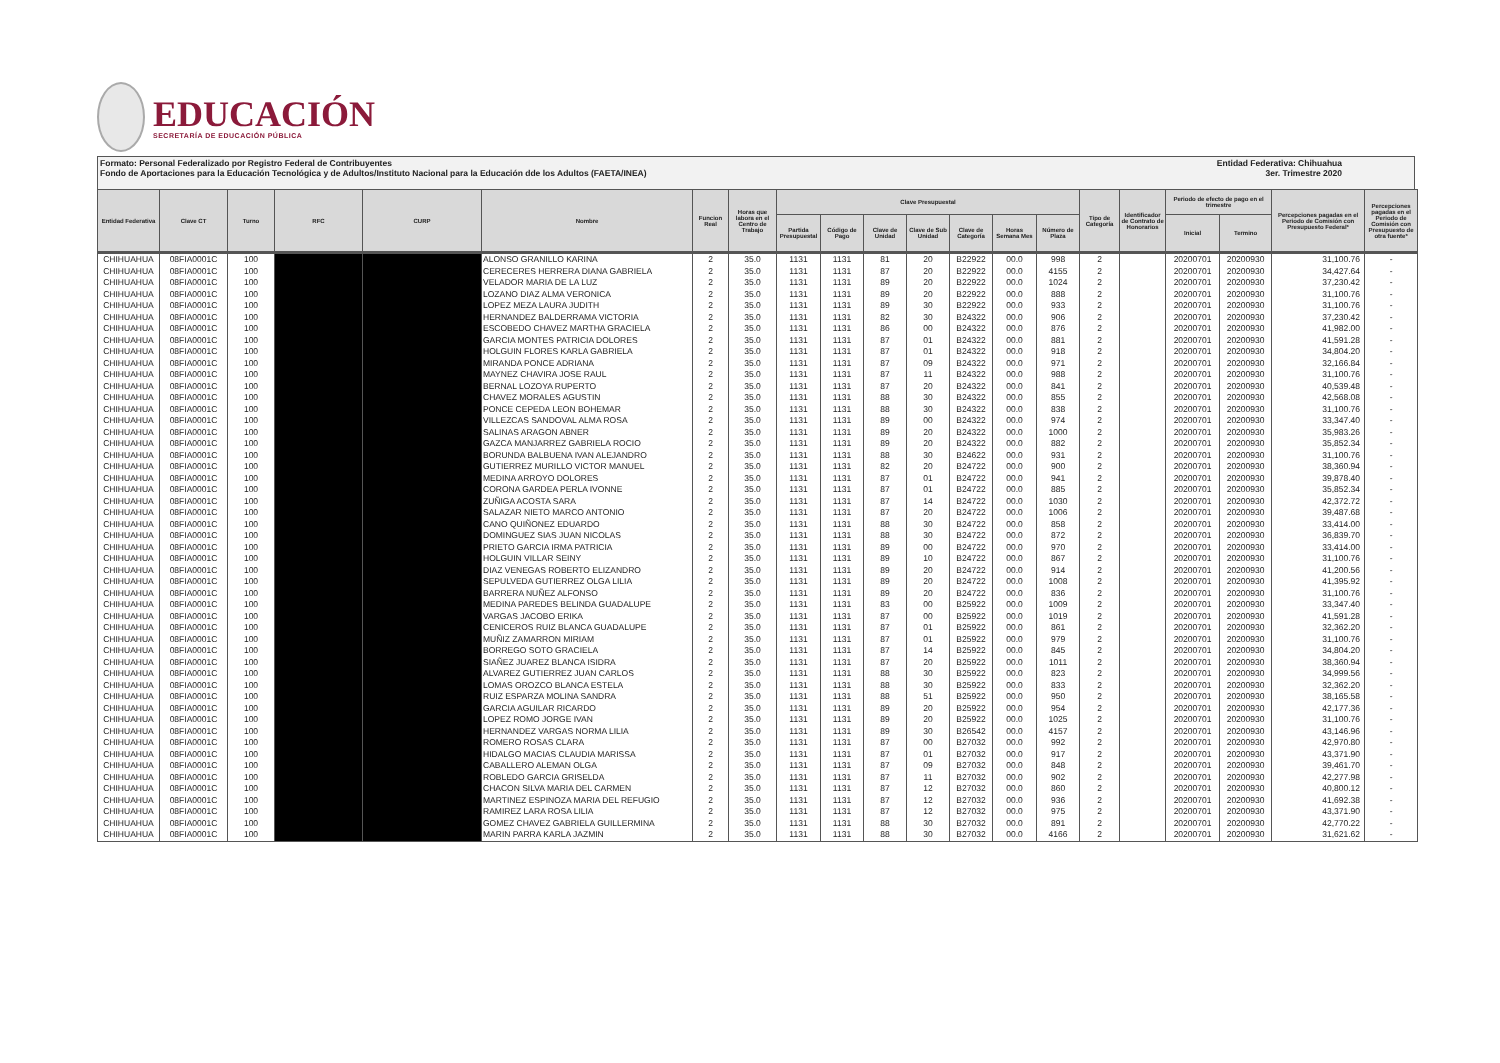EDUCACIÓN
SECRETARÍA DE EDUCACIÓN PÚBLICA
Formato: Personal Federalizado por Registro Federal de Contribuyentes
Fondo de Aportaciones para la Educación Tecnológica y de Adultos/Instituto Nacional para la Educación dde los Adultos (FAETA/INEA)
Entidad Federativa: Chihuahua
3er. Trimestre 2020
| Entidad Federativa | Clave CT | Turno | RFC | CURP | Nombre | Funcion Real | Horas que labora en el Centro de Trabajo | Clave Presupuestal | | | | | | | Tipo de Categoría | Identificador de Contrato de Honorarios | Periodo de efecto de pago en el trimestre | | Percepciones pagadas en el Periodo de Comisión con Presupuesto Federal* | Percepciones pagadas en el Periodo de Comisión con Presupuesto de otra fuente* |
| --- | --- | --- | --- | --- | --- | --- | --- | --- | --- | --- | --- | --- | --- | --- | --- | --- | --- | --- | --- | --- |
| | | | | | | | | Partida Presupuestal | Código de Pago | Clave de Unidad | Clave de Sub Unidad | Clave de Categoría | Horas Semana Mes | Número de Plaza | | | Inicial | Termino | | |
| CHIHUAHUA | 08FIA0001C | 100 | | | ALONSO GRANILLO KARINA | 2 | 35.0 | 1131 | 1131 | 81 | 20 | B22922 | 00.0 | 998 | 2 | | 20200701 | 20200930 | 31,100.76 | - |
| CHIHUAHUA | 08FIA0001C | 100 | | | CERECERES HERRERA DIANA GABRIELA | 2 | 35.0 | 1131 | 1131 | 87 | 20 | B22922 | 00.0 | 4155 | 2 | | 20200701 | 20200930 | 34,427.64 | - |
| CHIHUAHUA | 08FIA0001C | 100 | | | VELADOR MARIA DE LA LUZ | 2 | 35.0 | 1131 | 1131 | 89 | 20 | B22922 | 00.0 | 1024 | 2 | | 20200701 | 20200930 | 37,230.42 | - |
| CHIHUAHUA | 08FIA0001C | 100 | | | LOZANO DIAZ ALMA VERONICA | 2 | 35.0 | 1131 | 1131 | 89 | 20 | B22922 | 00.0 | 888 | 2 | | 20200701 | 20200930 | 31,100.76 | - |
| CHIHUAHUA | 08FIA0001C | 100 | | | LOPEZ MEZA LAURA JUDITH | 2 | 35.0 | 1131 | 1131 | 89 | 30 | B22922 | 00.0 | 933 | 2 | | 20200701 | 20200930 | 31,100.76 | - |
| CHIHUAHUA | 08FIA0001C | 100 | | | HERNANDEZ BALDERRAMA VICTORIA | 2 | 35.0 | 1131 | 1131 | 82 | 30 | B24322 | 00.0 | 906 | 2 | | 20200701 | 20200930 | 37,230.42 | - |
| CHIHUAHUA | 08FIA0001C | 100 | | | ESCOBEDO CHAVEZ MARTHA GRACIELA | 2 | 35.0 | 1131 | 1131 | 86 | 00 | B24322 | 00.0 | 876 | 2 | | 20200701 | 20200930 | 41,982.00 | - |
| CHIHUAHUA | 08FIA0001C | 100 | | | GARCIA MONTES PATRICIA DOLORES | 2 | 35.0 | 1131 | 1131 | 87 | 01 | B24322 | 00.0 | 881 | 2 | | 20200701 | 20200930 | 41,591.28 | - |
| CHIHUAHUA | 08FIA0001C | 100 | | | HOLGUIN FLORES KARLA GABRIELA | 2 | 35.0 | 1131 | 1131 | 87 | 01 | B24322 | 00.0 | 918 | 2 | | 20200701 | 20200930 | 34,804.20 | - |
| CHIHUAHUA | 08FIA0001C | 100 | | | MIRANDA PONCE ADRIANA | 2 | 35.0 | 1131 | 1131 | 87 | 09 | B24322 | 00.0 | 971 | 2 | | 20200701 | 20200930 | 32,166.84 | - |
| CHIHUAHUA | 08FIA0001C | 100 | | | MAYNEZ CHAVIRA JOSE RAUL | 2 | 35.0 | 1131 | 1131 | 87 | 11 | B24322 | 00.0 | 988 | 2 | | 20200701 | 20200930 | 31,100.76 | - |
| CHIHUAHUA | 08FIA0001C | 100 | | | BERNAL LOZOYA RUPERTO | 2 | 35.0 | 1131 | 1131 | 87 | 20 | B24322 | 00.0 | 841 | 2 | | 20200701 | 20200930 | 40,539.48 | - |
| CHIHUAHUA | 08FIA0001C | 100 | | | CHAVEZ MORALES AGUSTIN | 2 | 35.0 | 1131 | 1131 | 88 | 30 | B24322 | 00.0 | 855 | 2 | | 20200701 | 20200930 | 42,568.08 | - |
| CHIHUAHUA | 08FIA0001C | 100 | | | PONCE CEPEDA LEON BOHEMAR | 2 | 35.0 | 1131 | 1131 | 88 | 30 | B24322 | 00.0 | 838 | 2 | | 20200701 | 20200930 | 31,100.76 | - |
| CHIHUAHUA | 08FIA0001C | 100 | | | VILLEZCAS SANDOVAL ALMA ROSA | 2 | 35.0 | 1131 | 1131 | 89 | 00 | B24322 | 00.0 | 974 | 2 | | 20200701 | 20200930 | 33,347.40 | - |
| CHIHUAHUA | 08FIA0001C | 100 | | | SALINAS ARAGON ABNER | 2 | 35.0 | 1131 | 1131 | 89 | 20 | B24322 | 00.0 | 1000 | 2 | | 20200701 | 20200930 | 35,983.26 | - |
| CHIHUAHUA | 08FIA0001C | 100 | | | GAZCA MANJARREZ GABRIELA ROCIO | 2 | 35.0 | 1131 | 1131 | 89 | 20 | B24322 | 00.0 | 882 | 2 | | 20200701 | 20200930 | 35,852.34 | - |
| CHIHUAHUA | 08FIA0001C | 100 | | | BORUNDA BALBUENA IVAN ALEJANDRO | 2 | 35.0 | 1131 | 1131 | 88 | 30 | B24622 | 00.0 | 931 | 2 | | 20200701 | 20200930 | 31,100.76 | - |
| CHIHUAHUA | 08FIA0001C | 100 | | | GUTIERREZ MURILLO VICTOR MANUEL | 2 | 35.0 | 1131 | 1131 | 82 | 20 | B24722 | 00.0 | 900 | 2 | | 20200701 | 20200930 | 38,360.94 | - |
| CHIHUAHUA | 08FIA0001C | 100 | | | MEDINA ARROYO DOLORES | 2 | 35.0 | 1131 | 1131 | 87 | 01 | B24722 | 00.0 | 941 | 2 | | 20200701 | 20200930 | 39,878.40 | - |
| CHIHUAHUA | 08FIA0001C | 100 | | | CORONA GARDEA PERLA IVONNE | 2 | 35.0 | 1131 | 1131 | 87 | 01 | B24722 | 00.0 | 885 | 2 | | 20200701 | 20200930 | 35,852.34 | - |
| CHIHUAHUA | 08FIA0001C | 100 | | | ZUÑIGA ACOSTA SARA | 2 | 35.0 | 1131 | 1131 | 87 | 14 | B24722 | 00.0 | 1030 | 2 | | 20200701 | 20200930 | 42,372.72 | - |
| CHIHUAHUA | 08FIA0001C | 100 | | | SALAZAR NIETO MARCO ANTONIO | 2 | 35.0 | 1131 | 1131 | 87 | 20 | B24722 | 00.0 | 1006 | 2 | | 20200701 | 20200930 | 39,487.68 | - |
| CHIHUAHUA | 08FIA0001C | 100 | | | CANO QUIÑONEZ EDUARDO | 2 | 35.0 | 1131 | 1131 | 88 | 30 | B24722 | 00.0 | 858 | 2 | | 20200701 | 20200930 | 33,414.00 | - |
| CHIHUAHUA | 08FIA0001C | 100 | | | DOMINGUEZ SIAS JUAN NICOLAS | 2 | 35.0 | 1131 | 1131 | 88 | 30 | B24722 | 00.0 | 872 | 2 | | 20200701 | 20200930 | 36,839.70 | - |
| CHIHUAHUA | 08FIA0001C | 100 | | | PRIETO GARCIA IRMA PATRICIA | 2 | 35.0 | 1131 | 1131 | 89 | 00 | B24722 | 00.0 | 970 | 2 | | 20200701 | 20200930 | 33,414.00 | - |
| CHIHUAHUA | 08FIA0001C | 100 | | | HOLGUIN VILLAR SEINY | 2 | 35.0 | 1131 | 1131 | 89 | 10 | B24722 | 00.0 | 867 | 2 | | 20200701 | 20200930 | 31,100.76 | - |
| CHIHUAHUA | 08FIA0001C | 100 | | | DIAZ VENEGAS ROBERTO ELIZANDRO | 2 | 35.0 | 1131 | 1131 | 89 | 20 | B24722 | 00.0 | 914 | 2 | | 20200701 | 20200930 | 41,200.56 | - |
| CHIHUAHUA | 08FIA0001C | 100 | | | SEPULVEDA GUTIERREZ OLGA LILIA | 2 | 35.0 | 1131 | 1131 | 89 | 20 | B24722 | 00.0 | 1008 | 2 | | 20200701 | 20200930 | 41,395.92 | - |
| CHIHUAHUA | 08FIA0001C | 100 | | | BARRERA NUÑEZ ALFONSO | 2 | 35.0 | 1131 | 1131 | 89 | 20 | B24722 | 00.0 | 836 | 2 | | 20200701 | 20200930 | 31,100.76 | - |
| CHIHUAHUA | 08FIA0001C | 100 | | | MEDINA PAREDES BELINDA GUADALUPE | 2 | 35.0 | 1131 | 1131 | 83 | 00 | B25922 | 00.0 | 1009 | 2 | | 20200701 | 20200930 | 33,347.40 | - |
| CHIHUAHUA | 08FIA0001C | 100 | | | VARGAS JACOBO ERIKA | 2 | 35.0 | 1131 | 1131 | 87 | 00 | B25922 | 00.0 | 1019 | 2 | | 20200701 | 20200930 | 41,591.28 | - |
| CHIHUAHUA | 08FIA0001C | 100 | | | CENICEROS RUIZ BLANCA GUADALUPE | 2 | 35.0 | 1131 | 1131 | 87 | 01 | B25922 | 00.0 | 861 | 2 | | 20200701 | 20200930 | 32,362.20 | - |
| CHIHUAHUA | 08FIA0001C | 100 | | | MUÑIZ ZAMARRON MIRIAM | 2 | 35.0 | 1131 | 1131 | 87 | 01 | B25922 | 00.0 | 979 | 2 | | 20200701 | 20200930 | 31,100.76 | - |
| CHIHUAHUA | 08FIA0001C | 100 | | | BORREGO SOTO GRACIELA | 2 | 35.0 | 1131 | 1131 | 87 | 14 | B25922 | 00.0 | 845 | 2 | | 20200701 | 20200930 | 34,804.20 | - |
| CHIHUAHUA | 08FIA0001C | 100 | | | SIAÑEZ JUAREZ BLANCA ISIDRA | 2 | 35.0 | 1131 | 1131 | 87 | 20 | B25922 | 00.0 | 1011 | 2 | | 20200701 | 20200930 | 38,360.94 | - |
| CHIHUAHUA | 08FIA0001C | 100 | | | ALVAREZ GUTIERREZ JUAN CARLOS | 2 | 35.0 | 1131 | 1131 | 88 | 30 | B25922 | 00.0 | 823 | 2 | | 20200701 | 20200930 | 34,999.56 | - |
| CHIHUAHUA | 08FIA0001C | 100 | | | LOMAS OROZCO BLANCA ESTELA | 2 | 35.0 | 1131 | 1131 | 88 | 30 | B25922 | 00.0 | 833 | 2 | | 20200701 | 20200930 | 32,362.20 | - |
| CHIHUAHUA | 08FIA0001C | 100 | | | RUIZ ESPARZA MOLINA SANDRA | 2 | 35.0 | 1131 | 1131 | 88 | 51 | B25922 | 00.0 | 950 | 2 | | 20200701 | 20200930 | 38,165.58 | - |
| CHIHUAHUA | 08FIA0001C | 100 | | | GARCIA AGUILAR RICARDO | 2 | 35.0 | 1131 | 1131 | 89 | 20 | B25922 | 00.0 | 954 | 2 | | 20200701 | 20200930 | 42,177.36 | - |
| CHIHUAHUA | 08FIA0001C | 100 | | | LOPEZ ROMO JORGE IVAN | 2 | 35.0 | 1131 | 1131 | 89 | 20 | B25922 | 00.0 | 1025 | 2 | | 20200701 | 20200930 | 31,100.76 | - |
| CHIHUAHUA | 08FIA0001C | 100 | | | HERNANDEZ VARGAS NORMA LILIA | 2 | 35.0 | 1131 | 1131 | 89 | 30 | B26542 | 00.0 | 4157 | 2 | | 20200701 | 20200930 | 43,146.96 | - |
| CHIHUAHUA | 08FIA0001C | 100 | | | ROMERO ROSAS CLARA | 2 | 35.0 | 1131 | 1131 | 87 | 00 | B27032 | 00.0 | 992 | 2 | | 20200701 | 20200930 | 42,970.80 | - |
| CHIHUAHUA | 08FIA0001C | 100 | | | HIDALGO MACIAS CLAUDIA MARISSA | 2 | 35.0 | 1131 | 1131 | 87 | 01 | B27032 | 00.0 | 917 | 2 | | 20200701 | 20200930 | 43,371.90 | - |
| CHIHUAHUA | 08FIA0001C | 100 | | | CABALLERO ALEMAN OLGA | 2 | 35.0 | 1131 | 1131 | 87 | 09 | B27032 | 00.0 | 848 | 2 | | 20200701 | 20200930 | 39,461.70 | - |
| CHIHUAHUA | 08FIA0001C | 100 | | | ROBLEDO GARCIA GRISELDA | 2 | 35.0 | 1131 | 1131 | 87 | 11 | B27032 | 00.0 | 902 | 2 | | 20200701 | 20200930 | 42,277.98 | - |
| CHIHUAHUA | 08FIA0001C | 100 | | | CHACON SILVA MARIA DEL CARMEN | 2 | 35.0 | 1131 | 1131 | 87 | 12 | B27032 | 00.0 | 860 | 2 | | 20200701 | 20200930 | 40,800.12 | - |
| CHIHUAHUA | 08FIA0001C | 100 | | | MARTINEZ ESPINOZA MARIA DEL REFUGIO | 2 | 35.0 | 1131 | 1131 | 87 | 12 | B27032 | 00.0 | 936 | 2 | | 20200701 | 20200930 | 41,692.38 | - |
| CHIHUAHUA | 08FIA0001C | 100 | | | RAMIREZ LARA ROSA LILIA | 2 | 35.0 | 1131 | 1131 | 87 | 12 | B27032 | 00.0 | 975 | 2 | | 20200701 | 20200930 | 43,371.90 | - |
| CHIHUAHUA | 08FIA0001C | 100 | | | GOMEZ CHAVEZ GABRIELA GUILLERMINA | 2 | 35.0 | 1131 | 1131 | 88 | 30 | B27032 | 00.0 | 891 | 2 | | 20200701 | 20200930 | 42,770.22 | - |
| CHIHUAHUA | 08FIA0001C | 100 | | | MARIN PARRA KARLA JAZMIN | 2 | 35.0 | 1131 | 1131 | 88 | 30 | B27032 | 00.0 | 4166 | 2 | | 20200701 | 20200930 | 31,621.62 | - |